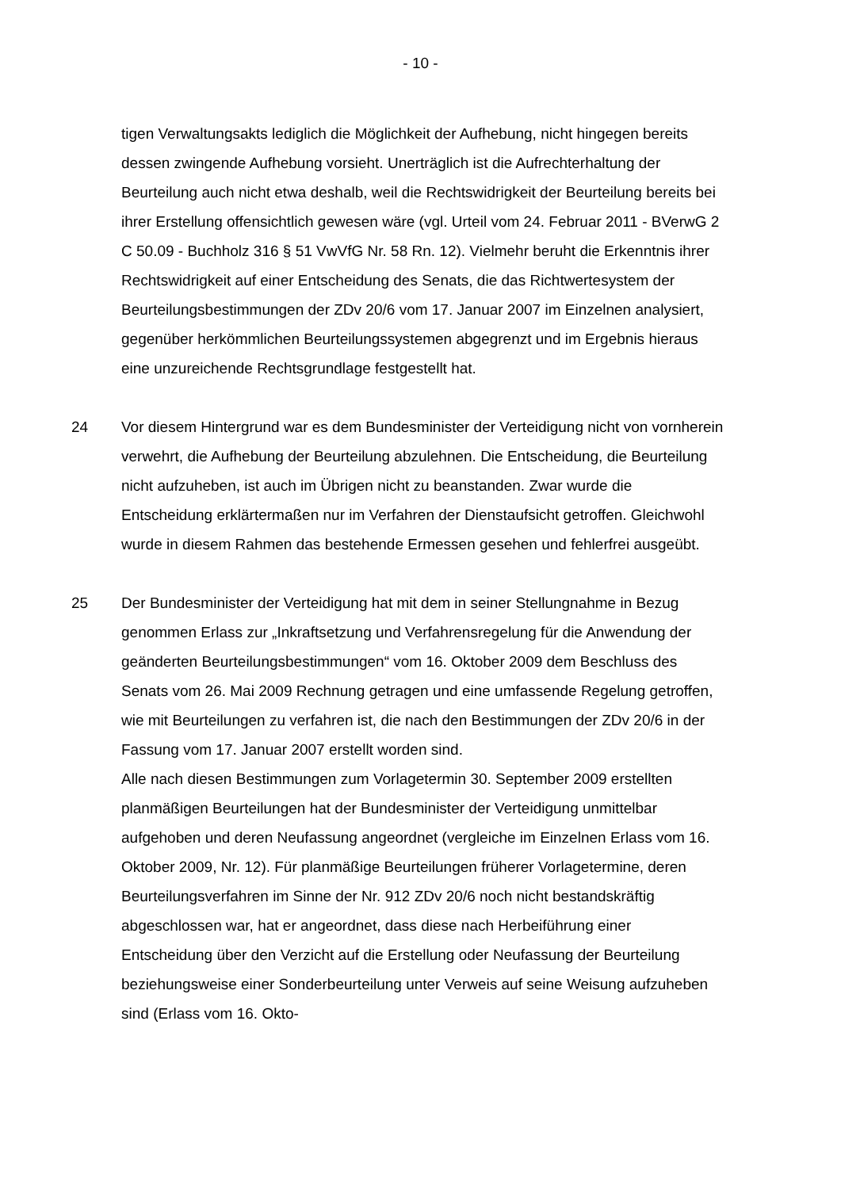- 10 -
tigen Verwaltungsakts lediglich die Möglichkeit der Aufhebung, nicht hingegen bereits dessen zwingende Aufhebung vorsieht. Unerträglich ist die Aufrecht­erhaltung der Beurteilung auch nicht etwa deshalb, weil die Rechtswidrigkeit der Beurteilung bereits bei ihrer Erstellung offensichtlich gewesen wäre (vgl. Urteil vom 24. Februar 2011 - BVerwG 2 C 50.09 - Buchholz 316 § 51 VwVfG Nr. 58 Rn. 12). Vielmehr beruht die Erkenntnis ihrer Rechtswidrigkeit auf einer Ent­scheidung des Senats, die das Richtwertesystem der Beurteilungsbestimmun­gen der ZDv 20/6 vom 17. Januar 2007 im Einzelnen analysiert, gegenüber her­kömmlichen Beurteilungssystemen abgegrenzt und im Ergebnis hieraus eine unzureichende Rechtsgrundlage festgestellt hat.
24 Vor diesem Hintergrund war es dem Bundesminister der Verteidigung nicht von vornherein verwehrt, die Aufhebung der Beurteilung abzulehnen. Die Entschei­dung, die Beurteilung nicht aufzuheben, ist auch im Übrigen nicht zu beanstan­den. Zwar wurde die Entscheidung erklärtermaßen nur im Verfahren der Dienst­aufsicht getroffen. Gleichwohl wurde in diesem Rahmen das bestehende Er­messen gesehen und fehlerfrei ausgeübt.
25 Der Bundesminister der Verteidigung hat mit dem in seiner Stellungnahme in Bezug genommen Erlass zur „Inkraftsetzung und Verfahrensregelung für die Anwendung der geänderten Beurteilungsbestimmungen“ vom 16. Oktober 2009 dem Beschluss des Senats vom 26. Mai 2009 Rechnung getragen und eine umfassende Regelung getroffen, wie mit Beurteilungen zu verfahren ist, die nach den Bestimmungen der ZDv 20/6 in der Fassung vom 17. Januar 2007 erstellt worden sind.
Alle nach diesen Bestimmungen zum Vorlagetermin 30. September 2009 er­stellten planmäßigen Beurteilungen hat der Bundesminister der Verteidigung unmittelbar aufgehoben und deren Neufassung angeordnet (vergleiche im Ein­zelnen Erlass vom 16. Oktober 2009, Nr. 12). Für planmäßige Beurteilungen früherer Vorlagetermine, deren Beurteilungsverfahren im Sinne der Nr. 912 ZDv 20/6 noch nicht bestandskräftig abgeschlossen war, hat er angeordnet, dass diese nach Herbeiführung einer Entscheidung über den Verzicht auf die Erstel­lung oder Neufassung der Beurteilung beziehungsweise einer Sonderbeurtei­lung unter Verweis auf seine Weisung aufzuheben sind (Erlass vom 16. Okto-